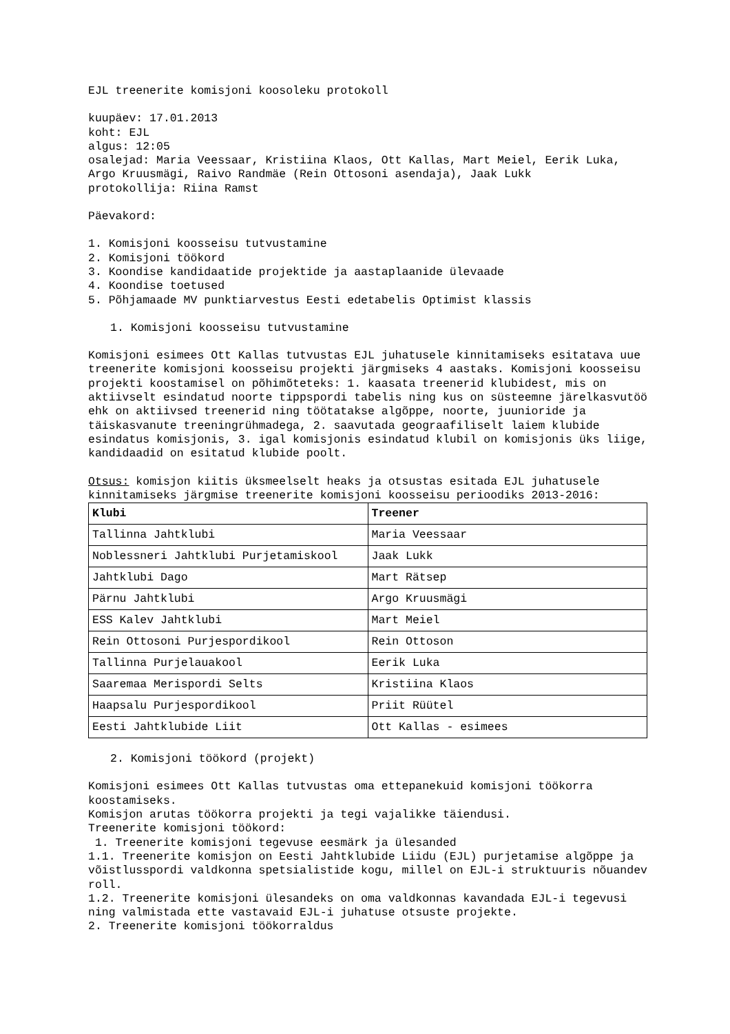EJL treenerite komisjoni koosoleku protokoll
kuupäev: 17.01.2013
koht: EJL
algus: 12:05
osalejad: Maria Veessaar, Kristiina Klaos, Ott Kallas, Mart Meiel, Eerik Luka, Argo Kruusmägi, Raivo Randmäe (Rein Ottosoni asendaja), Jaak Lukk
protokollija: Riina Ramst
Päevakord:
1. Komisjoni koosseisu tutvustamine
2. Komisjoni töökord
3. Koondise kandidaatide projektide ja aastaplaanide ülevaade
4. Koondise toetused
5. Põhjamaade MV punktiarvestus Eesti edetabelis Optimist klassis
1. Komisjoni koosseisu tutvustamine
Komisjoni esimees Ott Kallas tutvustas EJL juhatusele kinnitamiseks esitatava uue treenerite komisjoni koosseisu projekti järgmiseks 4 aastaks. Komisjoni koosseisu projekti koostamisel on põhimõteteks: 1. kaasata treenerid klubidest, mis on aktiivselt esindatud noorte tippspordi tabelis ning kus on süsteemne järelkasvutöö ehk on aktiivsed treenerid ning töötatakse algõppe, noorte, juunioride ja täiskasvanute treeningrühmadega, 2. saavutada geograafiliselt laiem klubide esindatus komisjonis, 3. igal komisjonis esindatud klubil on komisjonis üks liige, kandidaadid on esitatud klubide poolt.
Otsus: komisjon kiitis üksmeelselt heaks ja otsustas esitada EJL juhatusele kinnitamiseks järgmise treenerite komisjoni koosseisu perioodiks 2013-2016:
| Klubi | Treener |
| Tallinna Jahtklubi | Maria Veessaar |
| Noblessneri Jahtklubi Purjetamiskool | Jaak Lukk |
| Jahtklubi Dago | Mart Rätsep |
| Pärnu Jahtklubi | Argo Kruusmägi |
| ESS Kalev Jahtklubi | Mart Meiel |
| Rein Ottosoni Purjespordikool | Rein Ottoson |
| Tallinna Purjelauakool | Eerik Luka |
| Saaremaa Merispordi Selts | Kristiina Klaos |
| Haapsalu Purjespordikool | Priit Rüütel |
| Eesti Jahtklubide Liit | Ott Kallas - esimees |
2. Komisjoni töökord (projekt)
Komisjoni esimees Ott Kallas tutvustas oma ettepanekuid komisjoni töökorra koostamiseks.
Komisjon arutas töökorra projekti ja tegi vajalikke täiendusi.
Treenerite komisjoni töökord:
1. Treenerite komisjoni tegevuse eesmärk ja ülesanded
1.1. Treenerite komisjon on Eesti Jahtklubide Liidu (EJL) purjetamise algõppe ja võistlusspordi valdkonna spetsialistide kogu, millel on EJL-i struktuuris nõuandev roll.
1.2. Treenerite komisjoni ülesandeks on oma valdkonnas kavandada EJL-i tegevusi ning valmistada ette vastavaid EJL-i juhatuse otsuste projekte.
2. Treenerite komisjoni töökorraldus